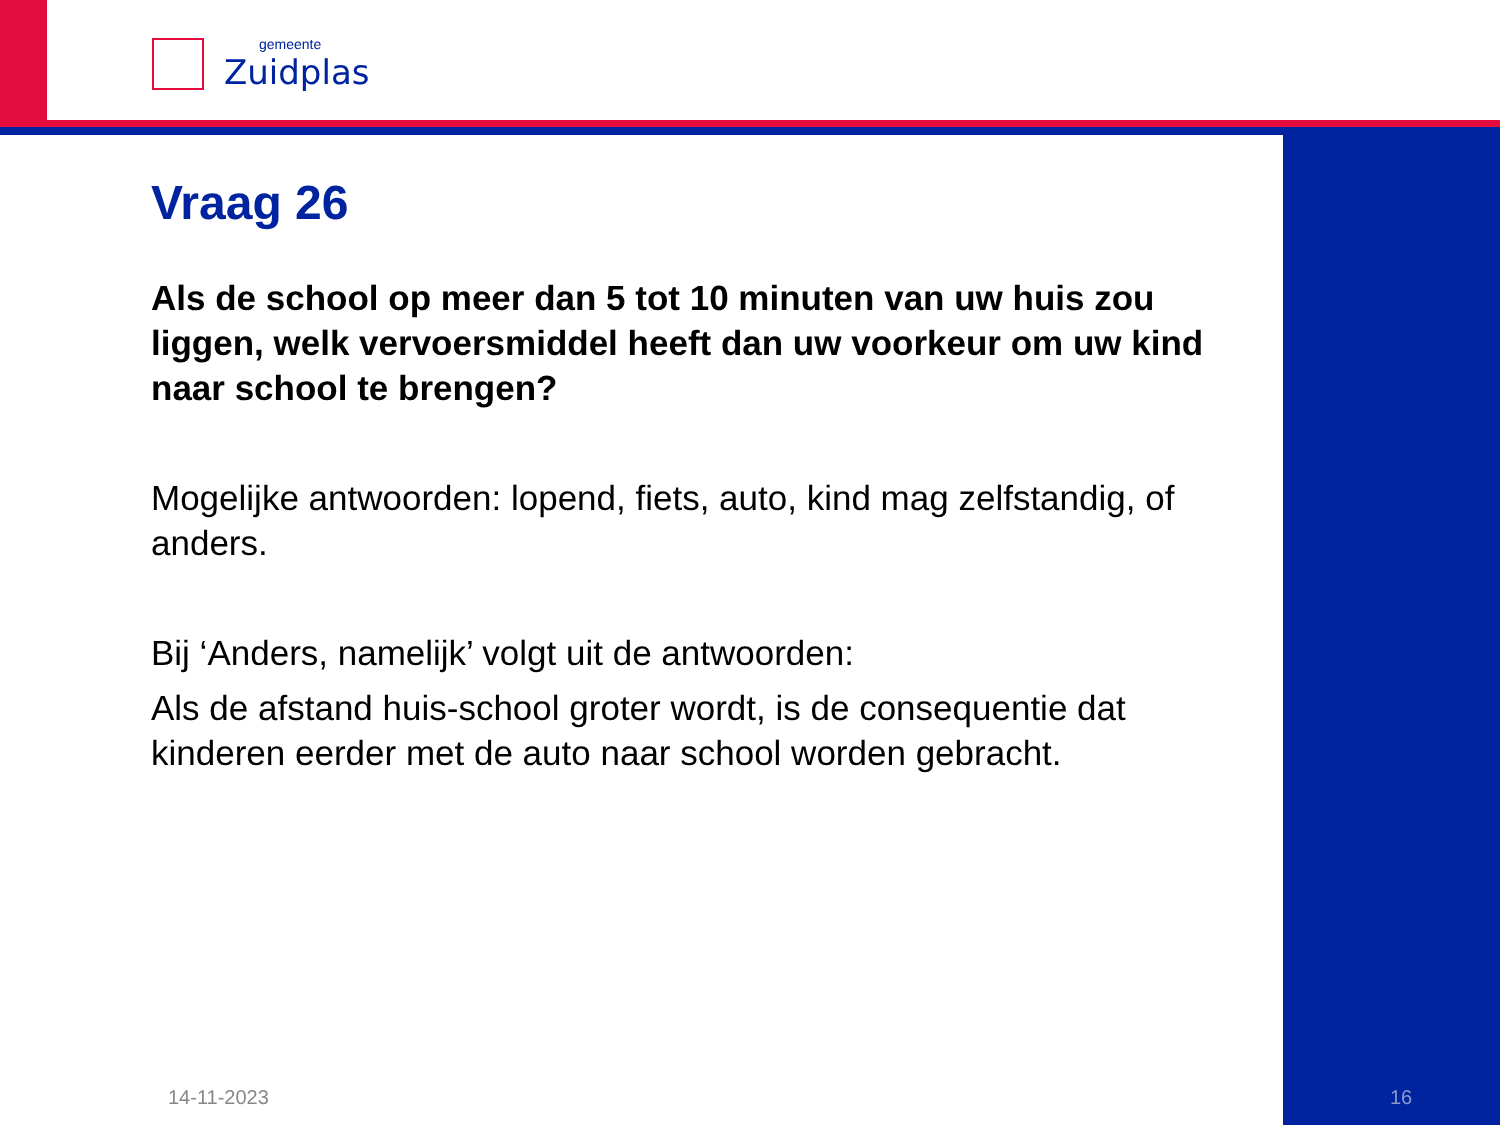gemeente
Zuidplas
Vraag 26
Als de school op meer dan 5 tot 10 minuten van uw huis zou liggen, welk vervoersmiddel heeft dan uw voorkeur om uw kind naar school te brengen?
Mogelijke antwoorden: lopend, fiets, auto, kind mag zelfstandig, of anders.
Bij ‘Anders, namelijk’ volgt uit de antwoorden:
Als de afstand huis-school groter wordt, is de consequentie dat kinderen eerder met de auto naar school worden gebracht.
14-11-2023 16